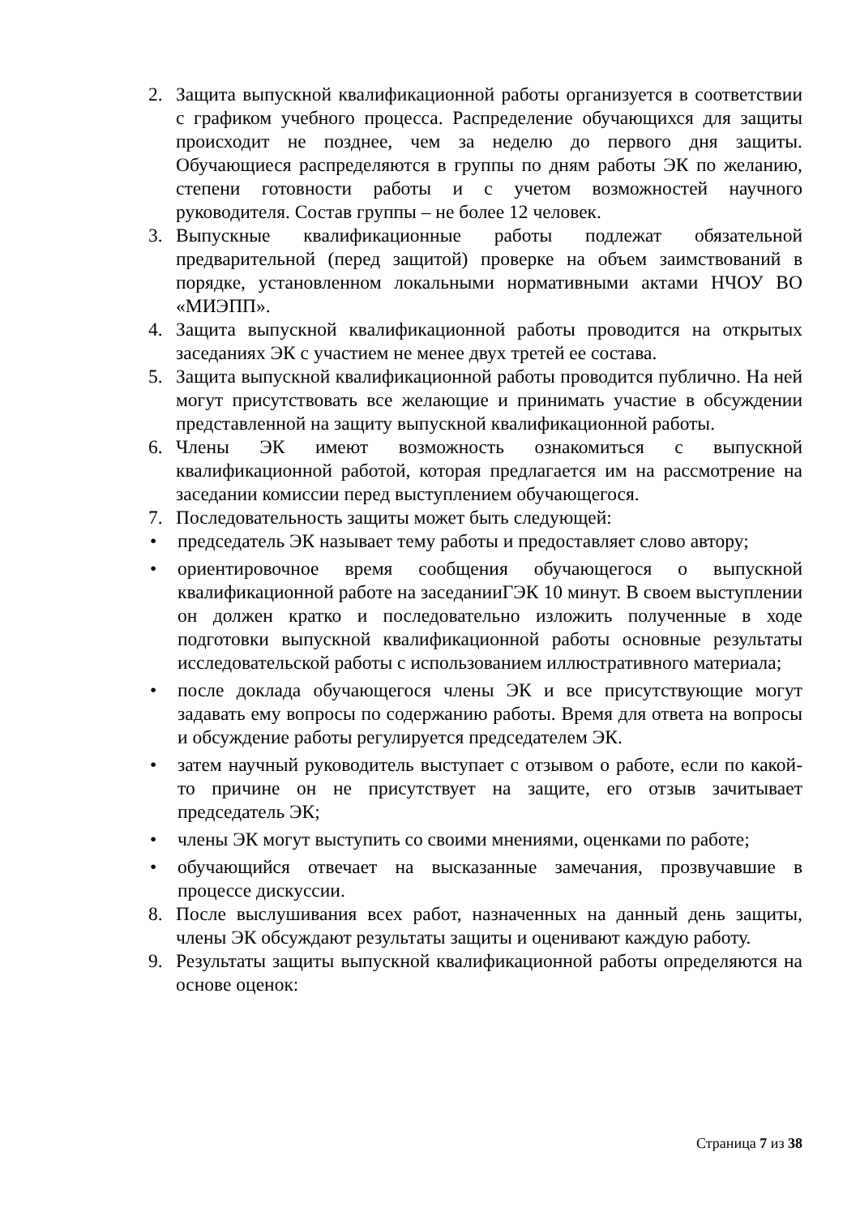2. Защита выпускной квалификационной работы организуется в соответствии с графиком учебного процесса. Распределение обучающихся для защиты происходит не позднее, чем за неделю до первого дня защиты. Обучающиеся распределяются в группы по дням работы ЭК по желанию, степени готовности работы и с учетом возможностей научного руководителя. Состав группы – не более 12 человек.
3. Выпускные квалификационные работы подлежат обязательной предварительной (перед защитой) проверке на объем заимствований в порядке, установленном локальными нормативными актами НЧОУ ВО «МИЭПП».
4. Защита выпускной квалификационной работы проводится на открытых заседаниях ЭК с участием не менее двух третей ее состава.
5. Защита выпускной квалификационной работы проводится публично. На ней могут присутствовать все желающие и принимать участие в обсуждении представленной на защиту выпускной квалификационной работы.
6. Члены ЭК имеют возможность ознакомиться с выпускной квалификационной работой, которая предлагается им на рассмотрение на заседании комиссии перед выступлением обучающегося.
7. Последовательность защиты может быть следующей:
• председатель ЭК называет тему работы и предоставляет слово автору;
• ориентировочное время сообщения обучающегося о выпускной квалификационной работе на заседанииГЭК 10 минут. В своем выступлении он должен кратко и последовательно изложить полученные в ходе подготовки выпускной квалификационной работы основные результаты исследовательской работы с использованием иллюстративного материала;
• после доклада обучающегося члены ЭК и все присутствующие могут задавать ему вопросы по содержанию работы. Время для ответа на вопросы и обсуждение работы регулируется председателем ЭК.
• затем научный руководитель выступает с отзывом о работе, если по какой-то причине он не присутствует на защите, его отзыв зачитывает председатель ЭК;
• члены ЭК могут выступить со своими мнениями, оценками по работе;
• обучающийся отвечает на высказанные замечания, прозвучавшие в процессе дискуссии.
8. После выслушивания всех работ, назначенных на данный день защиты, члены ЭК обсуждают результаты защиты и оценивают каждую работу.
9. Результаты защиты выпускной квалификационной работы определяются на основе оценок:
Страница 7 из 38